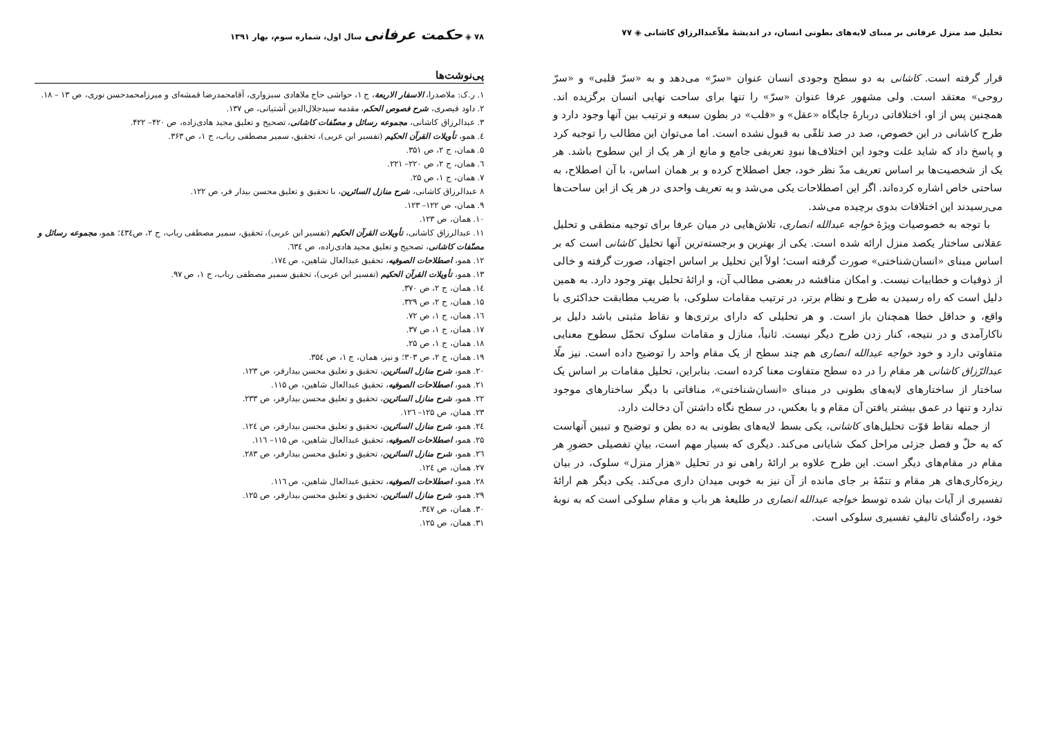تحلیل صد منزل عرفانی بر مبنای لایه‌های بطونی انسان، در اندیشهٔ ملاّعبدالرزاق کاشانی ◈ ۷۷
قرار گرفته است. کاشانی به دو سطح وجودی انسان عنوان «سرّ» می‌دهد و به «سرّ قلبی» و «سرّ روحی» معتقد است. ولی مشهور عرفا عنوان «سرّ» را تنها برای ساحت نهایی انسان برگزیده اند. همچنین پس از او، اختلافاتی دربارهٔ جایگاه «عقل» و «قلب» در بطون سبعه و ترتیب بین آنها وجود دارد و طرح کاشانی در این خصوص، صد در صد تلقّی به قبول نشده است. اما می‌توان این مطالب را توجیه کرد و پاسخ داد که شاید علت وجود این اختلاف‌ها نبودِ تعریفی جامع و مانع از هر یک از این سطوح باشد. هر یک از شخصیت‌ها بر اساس تعریف مدّ نظر خود، جعل اصطلاح کرده و بر همان اساس، با آن اصطلاح، به ساحتی خاص اشاره کرده‌اند. اگر این اصطلاحات یکی می‌شد و به تعریف واحدی در هر یک از این ساحت‌ها می‌رسیدند این اختلافات بدوی برچیده می‌شد.
با توجه به خصوصیات ویژهٔ خواجه عبدالله انصاری، تلاش‌هایی در میان عرفا برای توجیه منطقی و تحلیل عقلانی ساختار یکصد منزل ارائه شده است. یکی از بهترین و برجسته‌ترین آنها تحلیل کاشانی است که بر اساس مبنای «انسان‌شناختی» صورت گرفته است؛ اولاً این تحلیل بر اساس اجتهاد، صورت گرفته و خالی از ذوقیات و خطابیات نیست. و امکان مناقشه در بعضی مطالب آن، و ارائهٔ تحلیل بهتر وجود دارد. به همین دلیل است که راه رسیدن به طرح و نظام برتر، در ترتیب مقامات سلوکی، با ضریب مطابقت حداکثری با واقع، و حداقل خطا همچنان باز است. و هر تحلیلی که دارای برتری‌ها و نقاط مثبتی باشد دلیل بر ناکارآمدی و در نتیجه، کنار زدن طرح دیگر نیست. ثانیاً، منازل و مقامات سلوک تحمّل سطوح معنایی متفاوتی دارد و خود خواجه عبدالله انصاری هم چند سطح از یک مقام واحد را توضیح داده است. نیز ملّا عبدالرّزاق کاشانی هر مقام را در ده سطح متفاوت معنا کرده است. بنابراین، تحلیل مقامات بر اساس یک ساختار از ساختارهای لایه‌های بطونی در مبنای «انسان‌شناختی»، منافاتی با دیگر ساختارهای موجود ندارد و تنها در عمق بیشتر یافتن آن مقام و یا بعکس، در سطح نگاه داشتن آن دخالت دارد.
از جمله نقاط قوّت تحلیل‌های کاشانی، یکی بسط لایه‌های بطونی به ده بطن و توضیح و تبیین آنهاست که به حلّ و فصل جزئی مراحل کمک شایانی می‌کند. دیگری که بسیار مهم است، بیانِ تفصیلی حضورِ هر مقام در مقام‌های دیگر است. این طرح علاوه بر ارائهٔ راهی نو در تحلیل «هزار منزل» سلوک، در بیان ریزه‌کاری‌های هر مقام و تتمّهٔ بر جای مانده از آن نیز به خوبی میدان داری می‌کند. یکی دیگر هم ارائهٔ تفسیری از آیات بیان شده توسط خواجه عبدالله انصاری در طلیعهٔ هر باب و مقام سلوکی است که به نوبهٔ خود، راه‌گشای تالیفِ تفسیری سلوکی است.
۷۸ ◈ حکمت عرفانی سال اول، شماره سوم، بهار ۱۳۹۱
پی‌نوشت‌ها
۱. ر.ک: ملاصدرا، الاسفار الاربعة، ج ۱، حواشی حاج ملاهادی سبزواری، آقامحمدرضا قمشه‌ای و میرزامحمدحسن نوری، ص ۱۳ – ۱۸.
۲. داود قیصری، شرح فصوص الحکم، مقدمه سیدجلال‌الدین آشتیانی، ص ۱۳۷.
۳. عبدالرزاق کاشانی، مجموعه رسائل و مصنّفات کاشانی، تصحیح و تعلیق مجید هادی‌زاده، ص ۴۲۰– ۴۲۲.
٤. همو، تأویلات القرآن الحکیم (تفسیر ابن عربی)، تحقیق، سمیر مصطفی رباب، ج ۱، ص ۳۶۳.
۵. همان، ج ۲، ص ۳۵۱.
٦. همان، ج ۲، ص ۲۲۰– ۲۲۱.
۷. همان، ج ۱، ص ۲۵.
۸ عبدالرزاق کاشانی، شرح منازل السائرین، با تحقیق و تعلیق محسن بیدار فر، ص ۱۲۲.
۹. همان، ص ۱۲۲– ۱۲۳.
۱۰. همان، ص ۱۲۳.
۱۱. عبدالرزاق کاشانی، تأویلات القرآن الحکیم (تفسیر ابن عربی)، تحقیق، سمیر مصطفی رباب، ج ۲، ص٤۳٤؛ همو، مجموعه رسائل و مصنّفات کاشانی، تصحیح و تعلیق مجید هادی‌زاده، ص ٦۳٤.
۱۲. همو، اصطلاحات الصوفیه، تحقیق عبدالعال شاهین، ص ۱۷٤.
۱۳. همو، تأویلات القرآن الحکیم (تفسیر ابن عربی)، تحقیق سمیر مصطفی رباب، ج ۱، ص ۹۷.
۱٤. همان، ج ۲، ص ۳۷۰.
۱۵. همان، ج ۲، ص ۳۲۹.
۱٦. همان، ج ۱، ص ۷۲.
۱۷. همان، ج ۱، ص ۳۷.
۱۸. همان، ج ۱، ص ۲۵.
۱۹. همان، ج ۲، ص ۳۰۳؛ و نیز، همان، ج ۱، ص ۳۵٤.
۲۰. همو، شرح منازل السائرین، تحقیق و تعلیق محسن بیدارفر، ص ۱۲۳.
۲۱. همو، اصطلاحات الصوفیه، تحقیق عبدالعال شاهین، ص ۱۱۵.
۲۲. همو، شرح منازل السائرین، تحقیق و تعلیق محسن بیدارفر، ص ۲۳۳.
۲۳. همان، ص ۱۲۵– ۱۲٦.
۲٤. همو، شرح منازل السائرین، تحقیق و تعلیق محسن بیدارفر، ص ۱۲٤.
۲۵. همو، اصطلاحات الصوفیه، تحقیق عبدالعال شاهین، ص ۱۱۵– ۱۱٦.
۲٦. همو، شرح منازل السائرین، تحقیق و تعلیق محسن بیدارفر، ص ۲۸۳.
۲۷. همان، ص ۱۲٤.
۲۸. همو، اصطلاحات الصوفیه، تحقیق عبدالعال شاهین، ص ۱۱٦.
۲۹. همو، شرح منازل السائرین، تحقیق و تعلیق محسن بیدارفر، ص ۱۲۵.
۳۰. همان، ص ۳٤۷.
۳۱. همان، ص ۱۲۵.